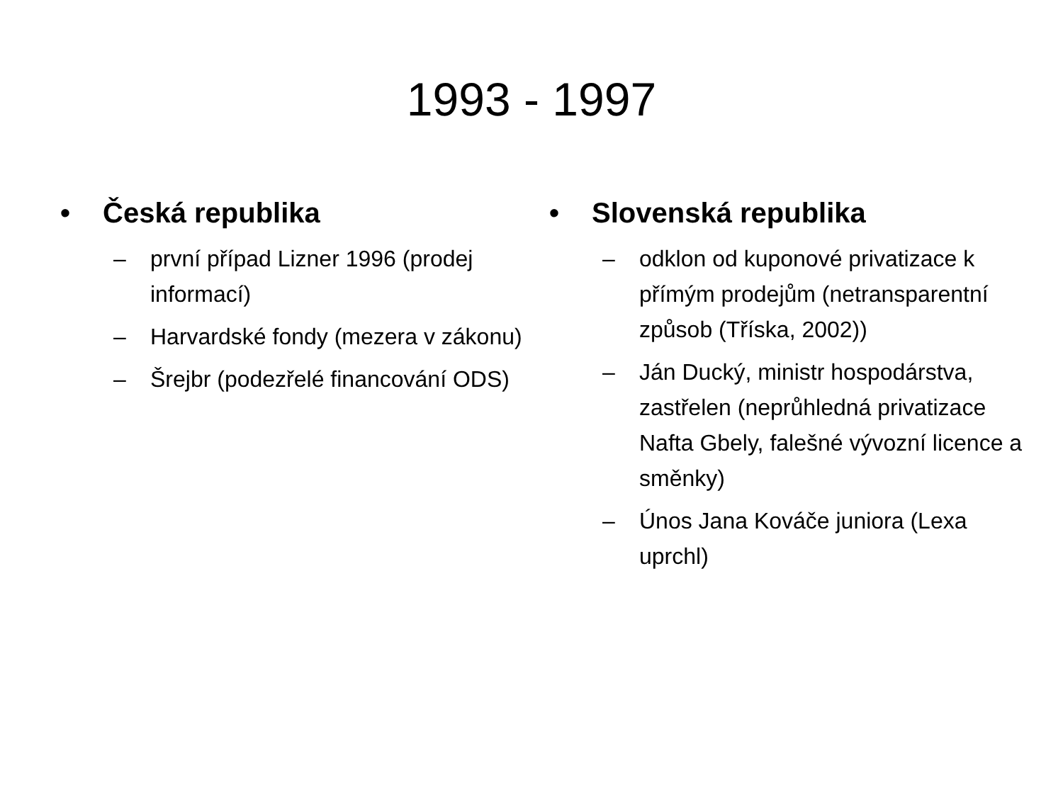1993 - 1997
• Česká republika
– první případ Lizner 1996 (prodej informací)
– Harvardské fondy (mezera v zákonu)
– Šrejbr (podezřelé financování ODS)
• Slovenská republika
– odklon od kuponové privatizace k přímým prodejům (netransparentní způsob (Tříska, 2002))
– Ján Ducký, ministr hospodárstva, zastřelen (neprůhledná privatizace Nafta Gbely, falešné vývozní licence a směnky)
– Únos Jana Kováče juniora (Lexa uprchl)